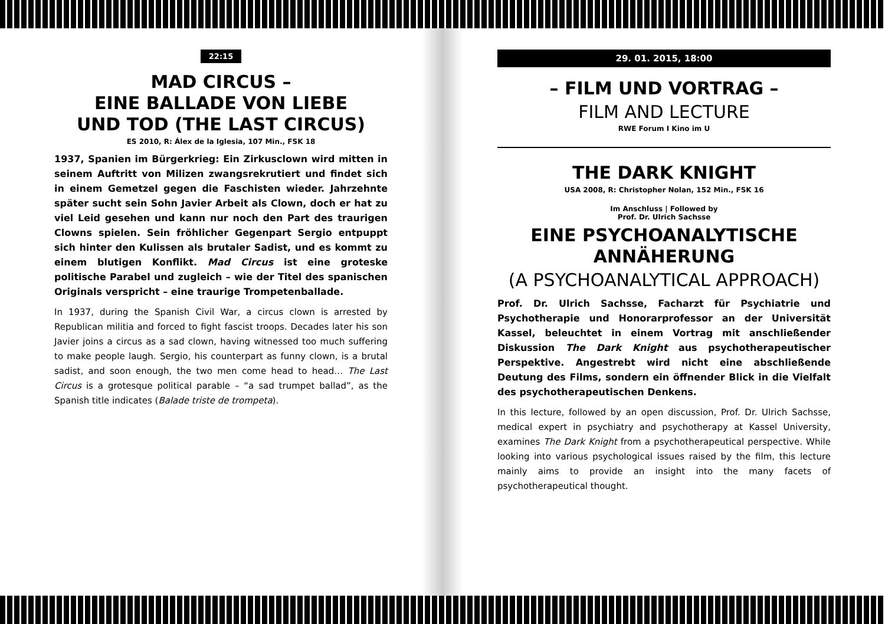22:15
MAD CIRCUS –
EINE BALLADE VON LIEBE
UND TOD (THE LAST CIRCUS)
ES 2010, R: Álex de la Iglesia, 107 Min., FSK 18
1937, Spanien im Bürgerkrieg: Ein Zirkusclown wird mitten in seinem Auftritt von Milizen zwangsrekrutiert und findet sich in einem Gemetzel gegen die Faschisten wieder. Jahrzehnte später sucht sein Sohn Javier Arbeit als Clown, doch er hat zu viel Leid gesehen und kann nur noch den Part des traurigen Clowns spielen. Sein fröhlicher Gegenpart Sergio entpuppt sich hinter den Kulissen als brutaler Sadist, und es kommt zu einem blutigen Konflikt. Mad Circus ist eine groteske politische Parabel und zugleich – wie der Titel des spanischen Originals verspricht – eine traurige Trompetenballade.
In 1937, during the Spanish Civil War, a circus clown is arrested by Republican militia and forced to fight fascist troops. Decades later his son Javier joins a circus as a sad clown, having witnessed too much suffering to make people laugh. Sergio, his counterpart as funny clown, is a brutal sadist, and soon enough, the two men come head to head… The Last Circus is a grotesque political parable – “a sad trumpet ballad”, as the Spanish title indicates (Balade triste de trompeta).
29. 01. 2015, 18:00
– FILM UND VORTRAG –
FILM AND LECTURE
RWE Forum I Kino im U
THE DARK KNIGHT
USA 2008, R: Christopher Nolan, 152 Min., FSK 16
Im Anschluss | Followed by
Prof. Dr. Ulrich Sachsse
EINE PSYCHOANALYTISCHE
ANNÄHERUNG
(A PSYCHOANALYTICAL APPROACH)
Prof. Dr. Ulrich Sachsse, Facharzt für Psychiatrie und Psychotherapie und Honorarprofessor an der Universität Kassel, beleuchtet in einem Vortrag mit anschließender Diskussion The Dark Knight aus psychotherapeutischer Perspektive. Angestrebt wird nicht eine abschließende Deutung des Films, sondern ein öffnender Blick in die Vielfalt des psychotherapeutischen Denkens.
In this lecture, followed by an open discussion, Prof. Dr. Ulrich Sachsse, medical expert in psychiatry and psychotherapy at Kassel University, examines The Dark Knight from a psychotherapeutical perspective. While looking into various psychological issues raised by the film, this lecture mainly aims to provide an insight into the many facets of psychotherapeutical thought.